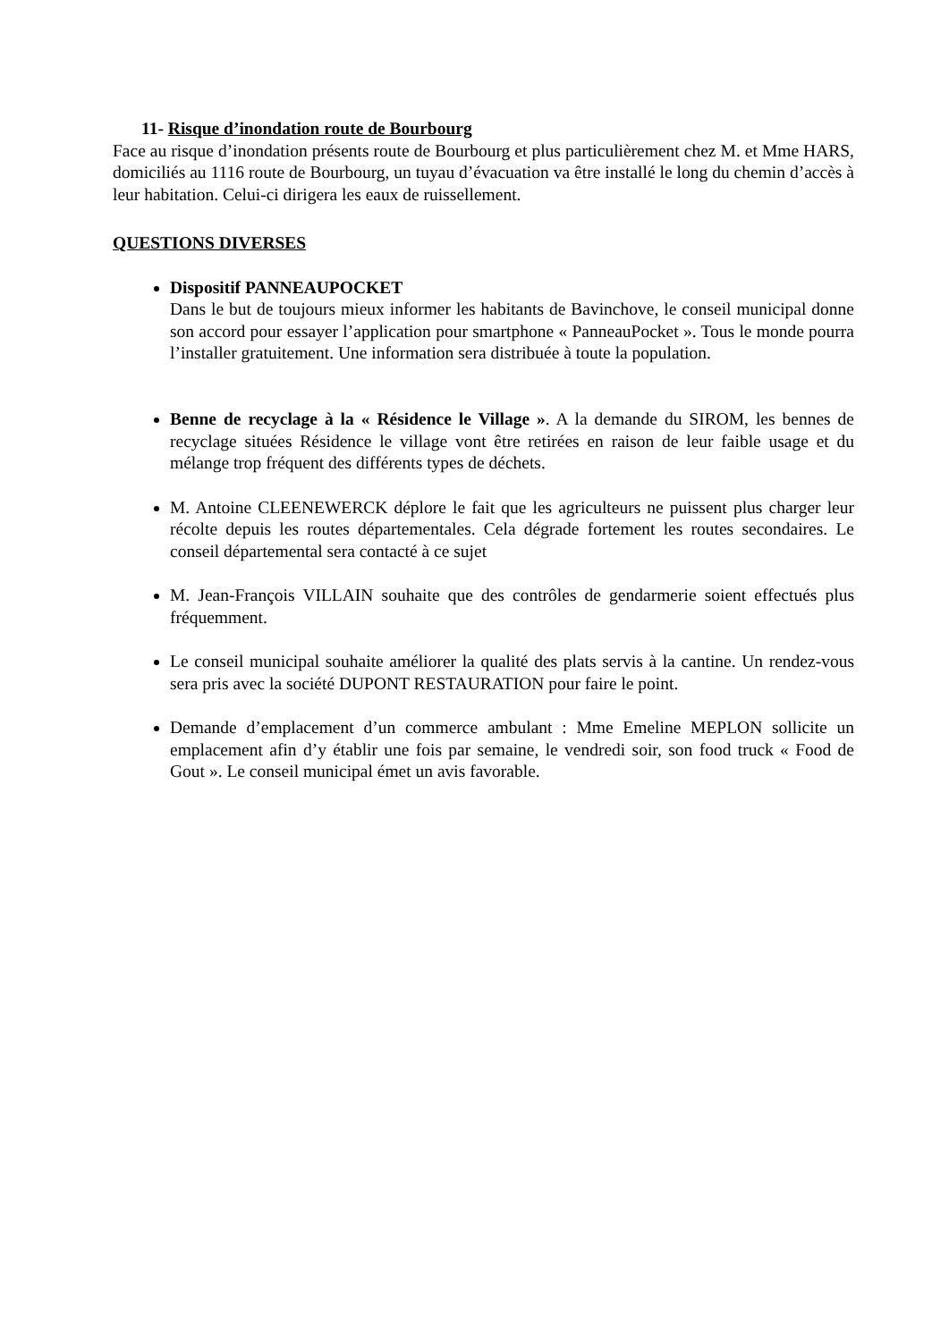11- Risque d’inondation route de Bourbourg
Face au risque d’inondation présents route de Bourbourg et plus particulièrement chez M. et Mme HARS, domiciliés au 1116 route de Bourbourg, un tuyau d’évacuation va être installé le long du chemin d’accès à leur habitation. Celui-ci dirigera les eaux de ruissellement.
QUESTIONS DIVERSES
Dispositif PANNEAUPOCKET
Dans le but de toujours mieux informer les habitants de Bavinchove, le conseil municipal donne son accord pour essayer l’application pour smartphone « PanneauPocket ». Tous le monde pourra l’installer gratuitement. Une information sera distribuée à toute la population.
Benne de recyclage à la « Résidence le Village ». A la demande du SIROM, les bennes de recyclage situées Résidence le village vont être retirées en raison de leur faible usage et du mélange trop fréquent des différents types de déchets.
M. Antoine CLEENEWERCK déplore le fait que les agriculteurs ne puissent plus charger leur récolte depuis les routes départementales. Cela dégrade fortement les routes secondaires. Le conseil départemental sera contacté à ce sujet
M. Jean-François VILLAIN souhaite que des contrôles de gendarmerie soient effectués plus fréquemment.
Le conseil municipal souhaite améliorer la qualité des plats servis à la cantine. Un rendez-vous sera pris avec la société DUPONT RESTAURATION pour faire le point.
Demande d’emplacement d’un commerce ambulant : Mme Emeline MEPLON sollicite un emplacement afin d’y établir une fois par semaine, le vendredi soir, son food truck « Food de Gout ». Le conseil municipal émet un avis favorable.